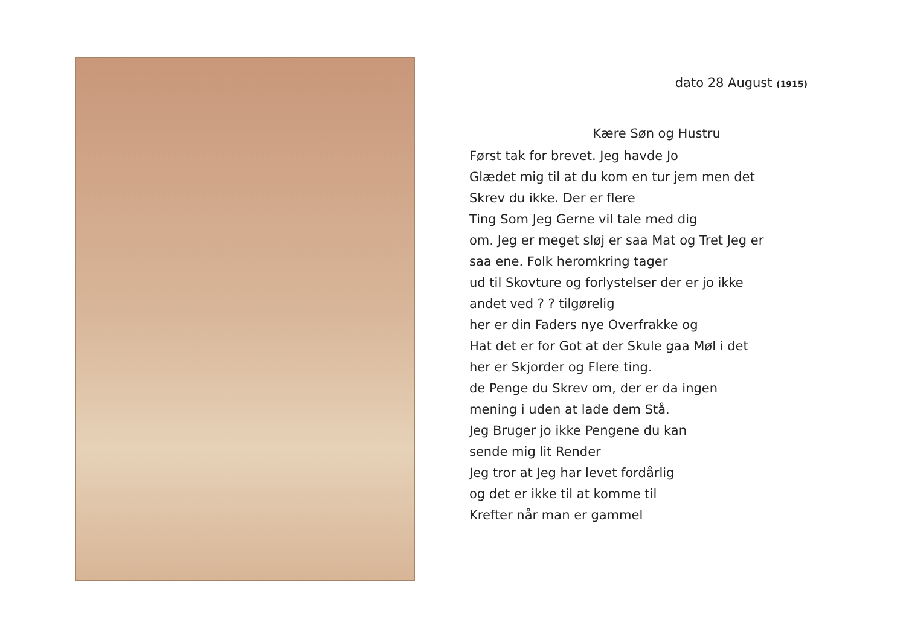dato 28 August (1915)
Kære Søn og Hustru
Først tak for brevet. Jeg havde Jo
Glædet mig til at du kom en tur jem men det
Skrev du ikke. Der er flere
Ting Som Jeg Gerne vil tale med dig
om. Jeg er meget sløj er saa Mat og Tret Jeg er
saa ene. Folk heromkring tager
ud til Skovture og forlystelser der er jo ikke
andet ved ? ? tilgørelig
her er din Faders nye Overfrakke og
Hat det er for Got at der Skule gaa Møl i det
her er Skjorder og Flere ting.
de Penge du Skrev om, der er da ingen
mening i uden at lade dem Stå.
Jeg Bruger jo ikke Pengene du kan
sende mig lit Render
Jeg tror at Jeg har levet fordårlig
og det er ikke til at komme til
Krefter når man er gammel